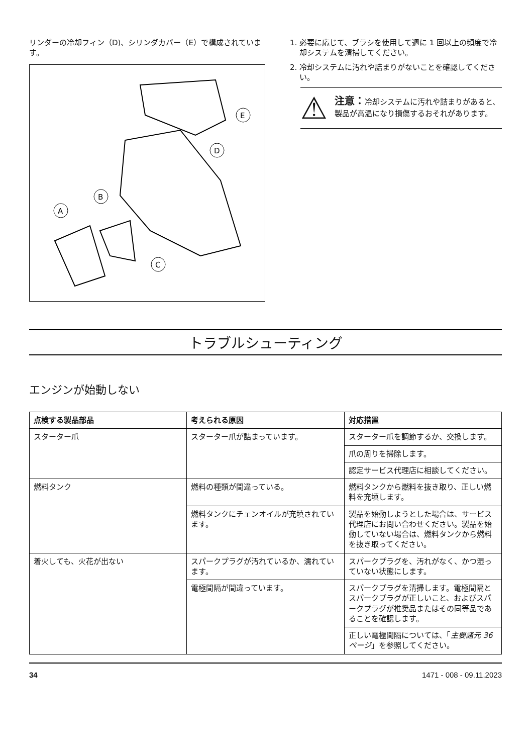リンダーの冷却フィン（D)、シリンダカバー（E）で構成されています。
E
D
B
A
C
1. 必要に応じて、ブラシを使用して週に 1 回以上の頻度で冷却システムを清掃してください。
2. 冷却システムに汚れや詰まりがないことを確認してください。
⚠
注意：冷却システムに汚れや詰まりがあると、製品が高温になり損傷するおそれがあります。
トラブルシューティング
エンジンが始動しない
| 点検する製品部品 | 考えられる原因 | 対応措置 |
| --- | --- | --- |
| スターター爪 | スターター爪が詰まっています。 | スターター爪を調節するか、交換します。 |
| | | 爪の周りを掃除します。 |
| | | 認定サービス代理店に相談してください。 |
| 燃料タンク | 燃料の種類が間違っている。 | 燃料タンクから燃料を抜き取り、正しい燃料を充填します。 |
| | 燃料タンクにチェンオイルが充填されています。 | 製品を始動しようとした場合は、サービス代理店にお問い合わせください。製品を始動していない場合は、燃料タンクから燃料を抜き取ってください。 |
| 着火しても、火花が出ない | スパークプラグが汚れているか、濡れています。 | スパークプラグを、汚れがなく、かつ湿っていない状態にします。 |
| | 電極間隔が間違っています。 | スパークプラグを清掃します。電極間隔とスパークプラグが正しいこと、およびスパークプラグが推奨品またはその同等品であることを確認します。 |
| | | 正しい電極間隔については、「 主要諸元 36 ページ 」を参照してください。 |
34 1471 - 008 - 09.11.2023